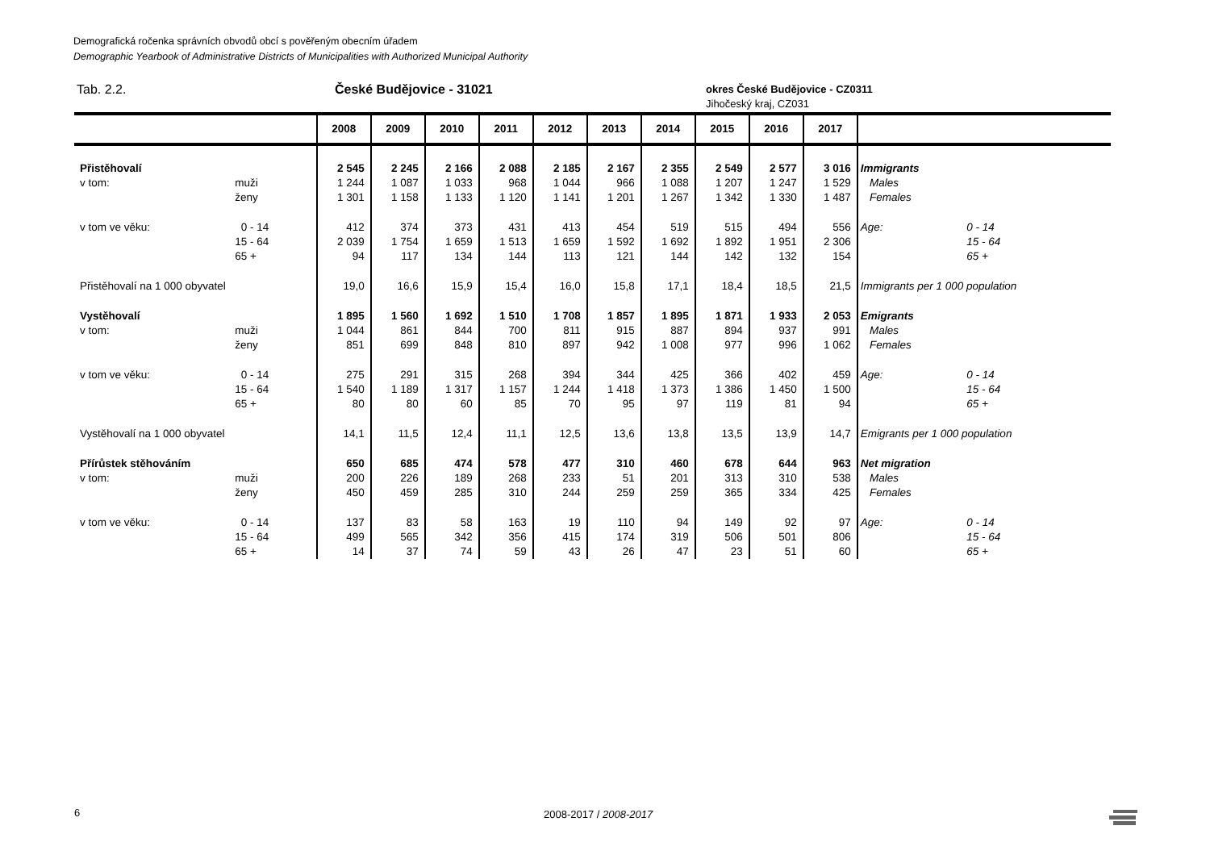Demografická ročenka správních obvodů obcí s pověřeným obecním úřadem
Demographic Yearbook of Administrative Districts of Municipalities with Authorized Municipal Authority
Tab. 2.2. České Budějovice - 31021
okres České Budějovice - CZ0311
Jihočeský kraj, CZ031
| | | 2008 | 2009 | 2010 | 2011 | 2012 | 2013 | 2014 | 2015 | 2016 | 2017 | | |
| --- | --- | --- | --- | --- | --- | --- | --- | --- | --- | --- | --- | --- | --- |
| Přistěhovalí | | 2 545 | 2 245 | 2 166 | 2 088 | 2 185 | 2 167 | 2 355 | 2 549 | 2 577 | 3 016 | Immigrants | |
| v tom: | muži | 1 244 | 1 087 | 1 033 | 968 | 1 044 | 966 | 1 088 | 1 207 | 1 247 | 1 529 | Males | |
| | ženy | 1 301 | 1 158 | 1 133 | 1 120 | 1 141 | 1 201 | 1 267 | 1 342 | 1 330 | 1 487 | Females | |
| v tom ve věku: | 0 - 14 | 412 | 374 | 373 | 431 | 413 | 454 | 519 | 515 | 494 | 556 | Age: | 0 - 14 |
| | 15 - 64 | 2 039 | 1 754 | 1 659 | 1 513 | 1 659 | 1 592 | 1 692 | 1 892 | 1 951 | 2 306 | | 15 - 64 |
| | 65 + | 94 | 117 | 134 | 144 | 113 | 121 | 144 | 142 | 132 | 154 | | 65 + |
| Přistěhovalí na 1 000 obyvatel | | 19,0 | 16,6 | 15,9 | 15,4 | 16,0 | 15,8 | 17,1 | 18,4 | 18,5 | 21,5 | Immigrants per 1 000 population | |
| Vystěhovalí | | 1 895 | 1 560 | 1 692 | 1 510 | 1 708 | 1 857 | 1 895 | 1 871 | 1 933 | 2 053 | Emigrants | |
| v tom: | muži | 1 044 | 861 | 844 | 700 | 811 | 915 | 887 | 894 | 937 | 991 | Males | |
| | ženy | 851 | 699 | 848 | 810 | 897 | 942 | 1 008 | 977 | 996 | 1 062 | Females | |
| v tom ve věku: | 0 - 14 | 275 | 291 | 315 | 268 | 394 | 344 | 425 | 366 | 402 | 459 | Age: | 0 - 14 |
| | 15 - 64 | 1 540 | 1 189 | 1 317 | 1 157 | 1 244 | 1 418 | 1 373 | 1 386 | 1 450 | 1 500 | | 15 - 64 |
| | 65 + | 80 | 80 | 60 | 85 | 70 | 95 | 97 | 119 | 81 | 94 | | 65 + |
| Vystěhovalí na 1 000 obyvatel | | 14,1 | 11,5 | 12,4 | 11,1 | 12,5 | 13,6 | 13,8 | 13,5 | 13,9 | 14,7 | Emigrants per 1 000 population | |
| Přírůstek stěhováním | | 650 | 685 | 474 | 578 | 477 | 310 | 460 | 678 | 644 | 963 | Net migration | |
| v tom: | muži | 200 | 226 | 189 | 268 | 233 | 51 | 201 | 313 | 310 | 538 | Males | |
| | ženy | 450 | 459 | 285 | 310 | 244 | 259 | 259 | 365 | 334 | 425 | Females | |
| v tom ve věku: | 0 - 14 | 137 | 83 | 58 | 163 | 19 | 110 | 94 | 149 | 92 | 97 | Age: | 0 - 14 |
| | 15 - 64 | 499 | 565 | 342 | 356 | 415 | 174 | 319 | 506 | 501 | 806 | | 15 - 64 |
| | 65 + | 14 | 37 | 74 | 59 | 43 | 26 | 47 | 23 | 51 | 60 | | 65 + |
6 2008-2017 / 2008-2017